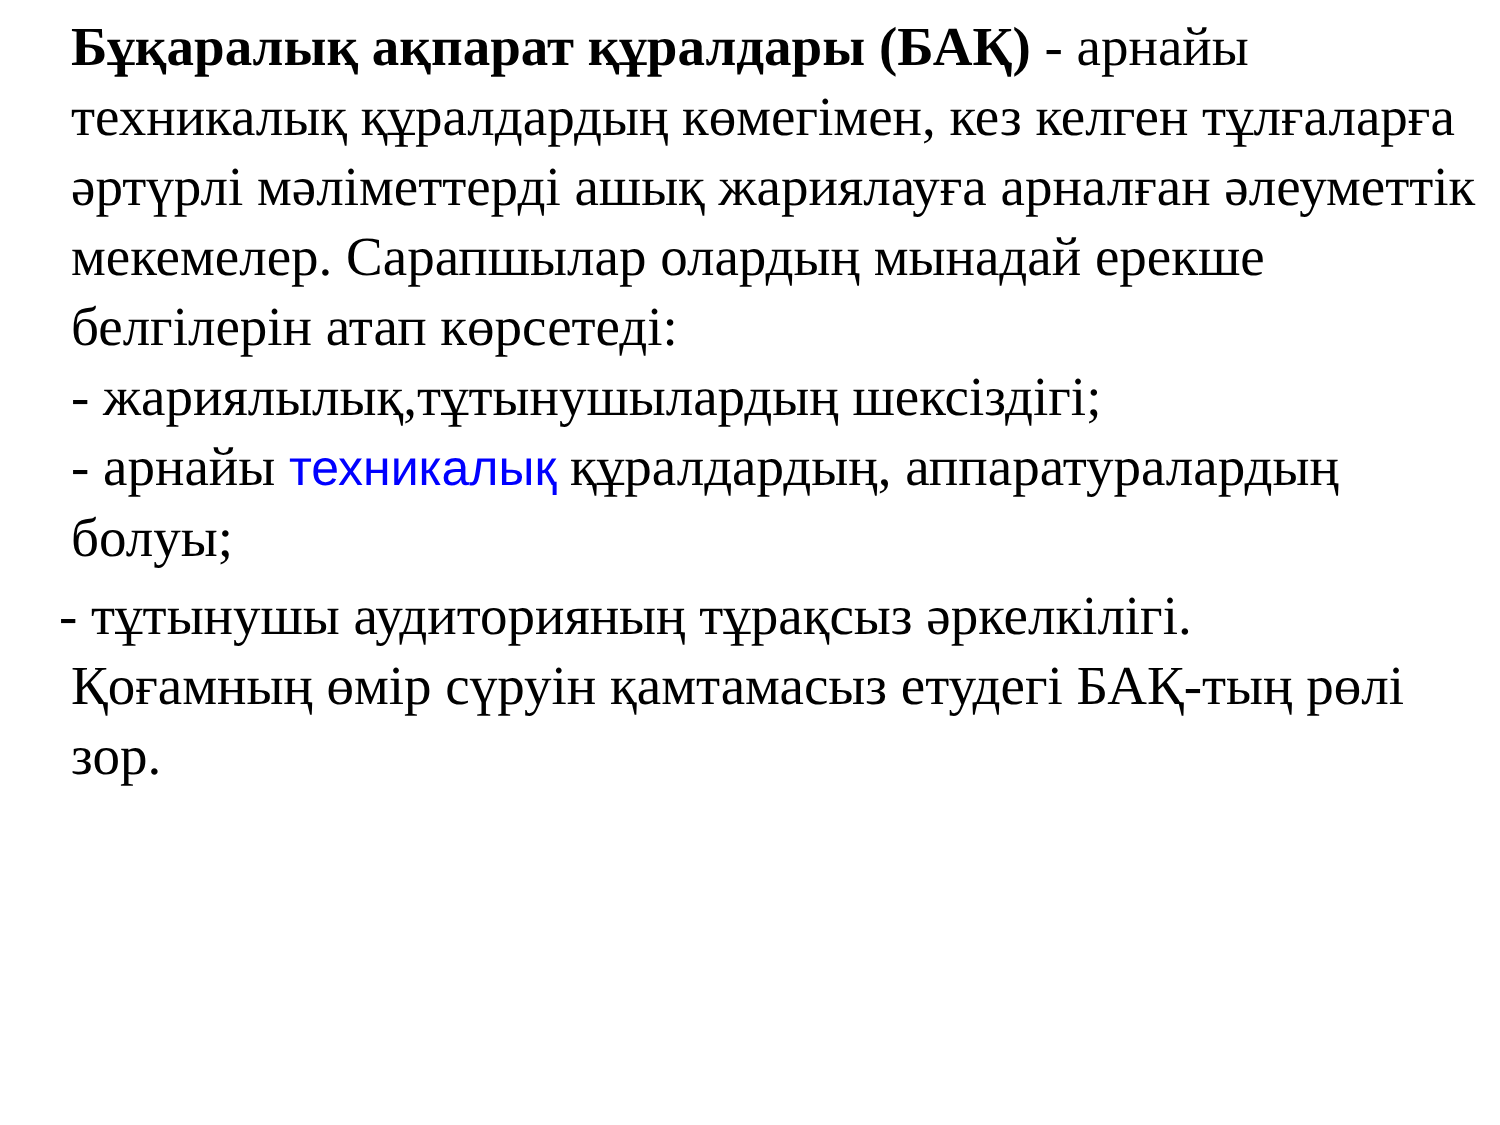Бұқаралық ақпарат құралдары (БАҚ) - арнайы техникалық құралдардың көмегімен, кез келген тұлғаларға әртүрлі мәліметтерді ашық жариялауға арналған әлеуметтік мекемелер. Сарапшылар олардың мынадай ерекше белгілерін атап көрсетеді:
- жариялылық,тұтынушылардың шексіздігі;
- арнайы техникалық құралдардың, аппаратуралардың болуы;
- тұтынушы аудиторияның тұрақсыз әркелкілігі.
Қоғамның өмір сүруін қамтамасыз етудегі БАҚ-тың рөлі зор.